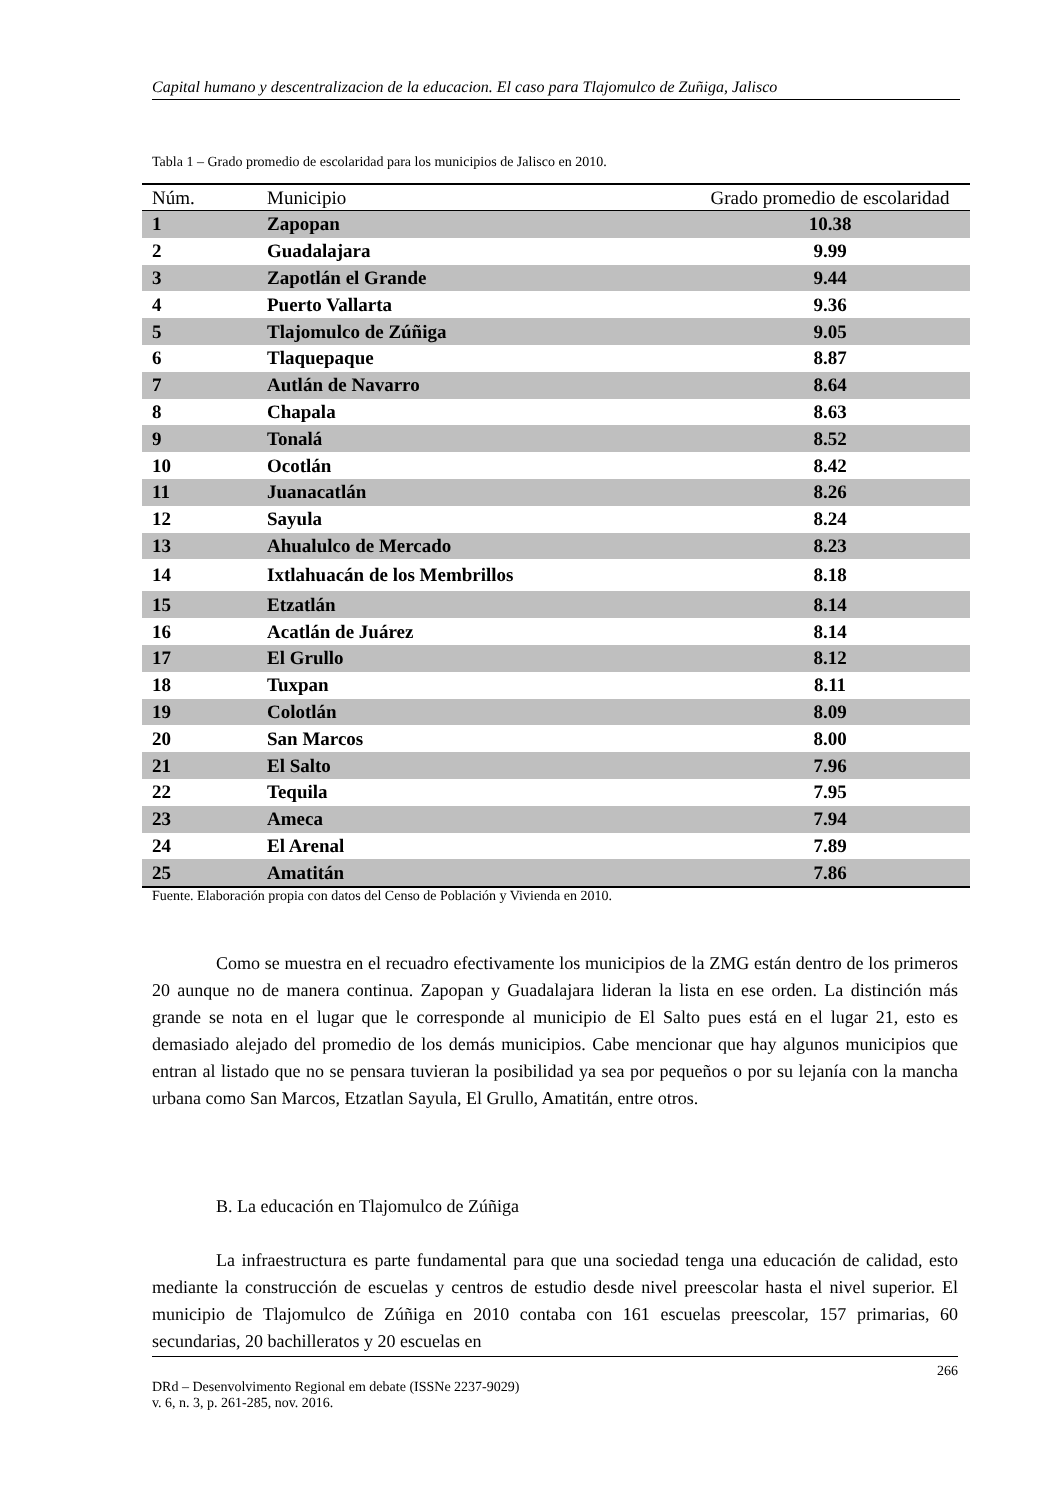Capital humano y descentralizacion de la educacion. El caso para Tlajomulco de Zuñiga, Jalisco
Tabla 1 – Grado promedio de escolaridad para los municipios de Jalisco en 2010.
| Núm. | Municipio | Grado promedio de escolaridad |
| --- | --- | --- |
| 1 | Zapopan | 10.38 |
| 2 | Guadalajara | 9.99 |
| 3 | Zapotlán el Grande | 9.44 |
| 4 | Puerto Vallarta | 9.36 |
| 5 | Tlajomulco de Zúñiga | 9.05 |
| 6 | Tlaquepaque | 8.87 |
| 7 | Autlán de Navarro | 8.64 |
| 8 | Chapala | 8.63 |
| 9 | Tonalá | 8.52 |
| 10 | Ocotlán | 8.42 |
| 11 | Juanacatlán | 8.26 |
| 12 | Sayula | 8.24 |
| 13 | Ahualulco de Mercado | 8.23 |
| 14 | Ixtlahuacán de los Membrillos | 8.18 |
| 15 | Etzatlán | 8.14 |
| 16 | Acatlán de Juárez | 8.14 |
| 17 | El Grullo | 8.12 |
| 18 | Tuxpan | 8.11 |
| 19 | Colotlán | 8.09 |
| 20 | San Marcos | 8.00 |
| 21 | El Salto | 7.96 |
| 22 | Tequila | 7.95 |
| 23 | Ameca | 7.94 |
| 24 | El Arenal | 7.89 |
| 25 | Amatitán | 7.86 |
Fuente. Elaboración propia con datos del Censo de Población y Vivienda en 2010.
Como se muestra en el recuadro efectivamente los municipios de la ZMG están dentro de los primeros 20 aunque no de manera continua. Zapopan y Guadalajara lideran la lista en ese orden. La distinción más grande se nota en el lugar que le corresponde al municipio de El Salto pues está en el lugar 21, esto es demasiado alejado del promedio de los demás municipios. Cabe mencionar que hay algunos municipios que entran al listado que no se pensara tuvieran la posibilidad ya sea por pequeños o por su lejanía con la mancha urbana como San Marcos, Etzatlan Sayula, El Grullo, Amatitán, entre otros.
B. La educación en Tlajomulco de Zúñiga
La infraestructura es parte fundamental para que una sociedad tenga una educación de calidad, esto mediante la construcción de escuelas y centros de estudio desde nivel preescolar hasta el nivel superior. El municipio de Tlajomulco de Zúñiga en 2010 contaba con 161 escuelas preescolar, 157 primarias, 60 secundarias, 20 bachilleratos y 20 escuelas en
266
DRd – Desenvolvimento Regional em debate (ISSNe 2237-9029)
v. 6, n. 3, p. 261-285, nov. 2016.